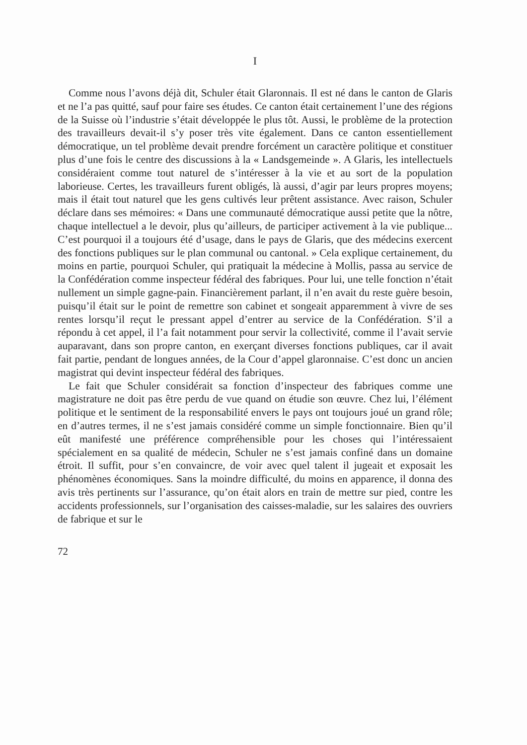I
Comme nous l’avons déjà dit, Schuler était Glaronnais. Il est né dans le canton de Glaris et ne l’a pas quitté, sauf pour faire ses études. Ce canton était certainement l’une des régions de la Suisse où l’industrie s’était développée le plus tôt. Aussi, le problème de la protection des travailleurs devait-il s’y poser très vite également. Dans ce canton essentiellement démocratique, un tel problème devait prendre forcément un caractère politique et constituer plus d’une fois le centre des discussions à la « Landsgemeinde ». A Glaris, les intellectuels considéraient comme tout naturel de s’intéresser à la vie et au sort de la population laborieuse. Certes, les travailleurs furent obligés, là aussi, d’agir par leurs propres moyens; mais il était tout naturel que les gens cultivés leur prêtent assistance. Avec raison, Schuler déclare dans ses mémoires: « Dans une communauté démocratique aussi petite que la nôtre, chaque intellectuel a le devoir, plus qu’ailleurs, de participer activement à la vie publique... C’est pourquoi il a toujours été d’usage, dans le pays de Glaris, que des médecins exercent des fonctions publiques sur le plan communal ou cantonal. » Cela explique certainement, du moins en partie, pourquoi Schuler, qui pratiquait la médecine à Mollis, passa au service de la Confédération comme inspecteur fédéral des fabriques. Pour lui, une telle fonction n’était nullement un simple gagne-pain. Financièrement parlant, il n’en avait du reste guère besoin, puisqu’il était sur le point de remettre son cabinet et songeait apparemment à vivre de ses rentes lorsqu’il reçut le pressant appel d’entrer au service de la Confédération. S’il a répondu à cet appel, il l’a fait notamment pour servir la collectivité, comme il l’avait servie auparavant, dans son propre canton, en exerçant diverses fonctions publiques, car il avait fait partie, pendant de longues années, de la Cour d’appel glaronnaise. C’est donc un ancien magistrat qui devint inspecteur fédéral des fabriques.
Le fait que Schuler considérait sa fonction d’inspecteur des fabriques comme une magistrature ne doit pas être perdu de vue quand on étudie son œuvre. Chez lui, l’élément politique et le sentiment de la responsabilité envers le pays ont toujours joué un grand rôle; en d’autres termes, il ne s’est jamais considéré comme un simple fonctionnaire. Bien qu’il eût manifesté une préférence compréhensible pour les choses qui l’intéressaient spécialement en sa qualité de médecin, Schuler ne s’est jamais confiné dans un domaine étroit. Il suffit, pour s’en convaincre, de voir avec quel talent il jugeait et exposait les phénomènes économiques. Sans la moindre difficulté, du moins en apparence, il donna des avis très pertinents sur l’assurance, qu’on était alors en train de mettre sur pied, contre les accidents professionnels, sur l’organisation des caisses-maladie, sur les salaires des ouvriers de fabrique et sur le
72